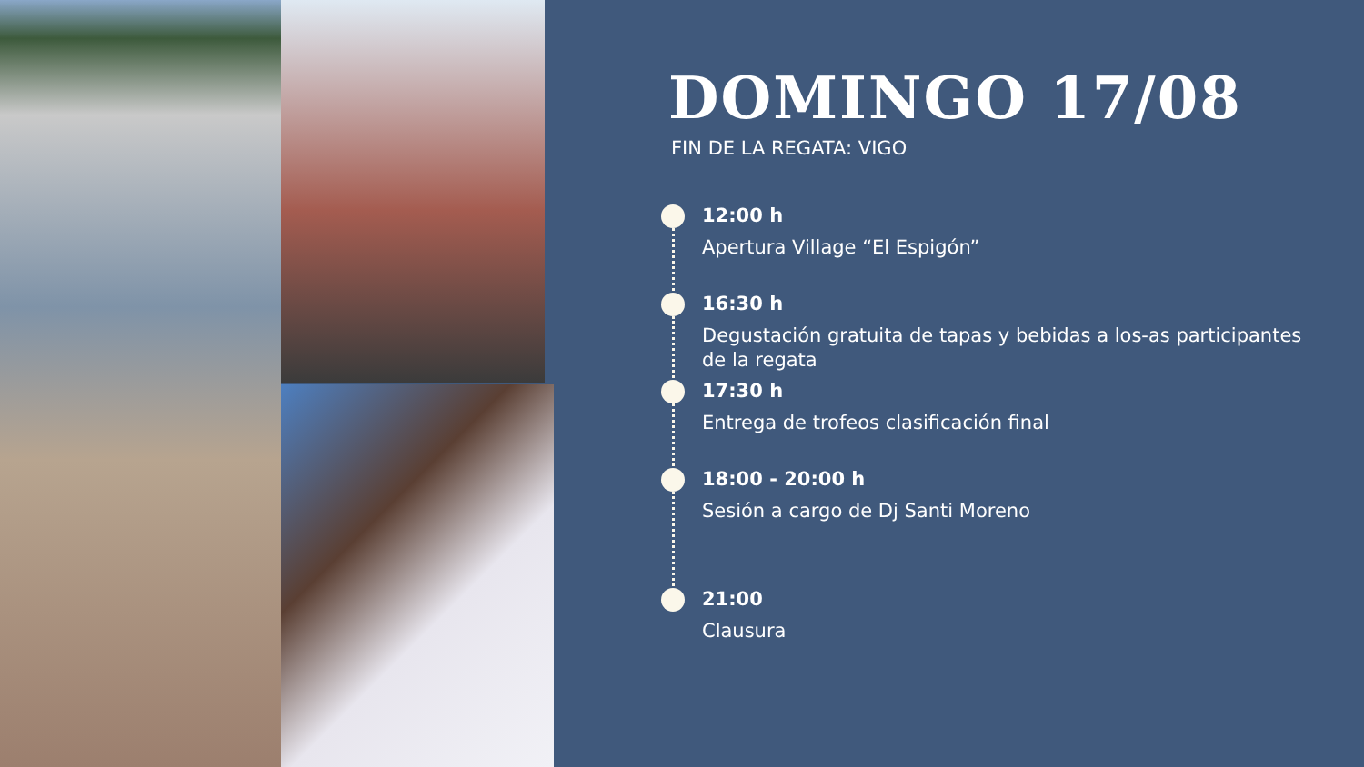DOMINGO 17/08
FIN DE LA REGATA: VIGO
12:00 h
Apertura Village “El Espigón”
16:30 h
Degustación gratuita de tapas y bebidas a los-as participantes de la regata
17:30 h
Entrega de trofeos clasificación final
18:00 - 20:00 h
Sesión a cargo de Dj Santi Moreno
21:00
Clausura